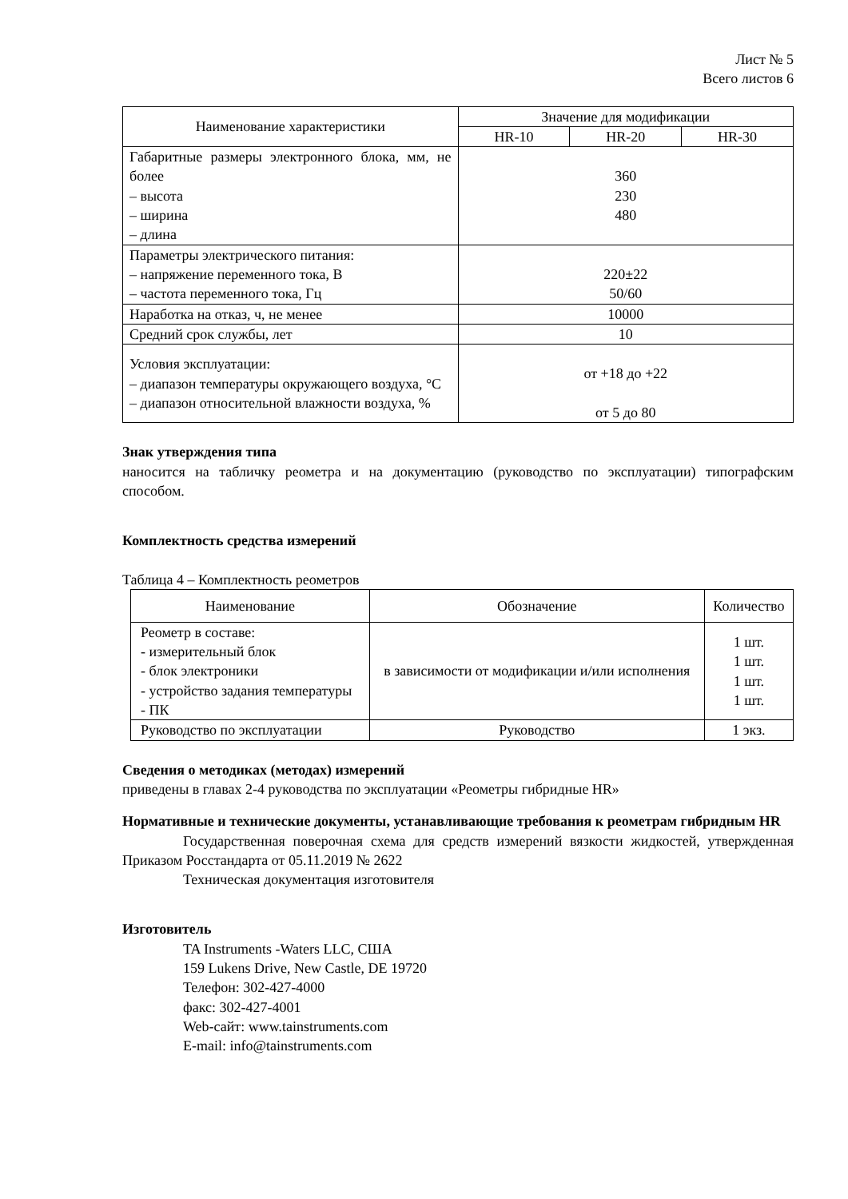Лист № 5
Всего листов 6
| Наименование характеристики | Значение для модификации | | |
| --- | --- | --- | --- |
| | HR-10 | HR-20 | HR-30 |
| Габаритные размеры электронного блока, мм, не более – высота – ширина – длина | 360 230 480 | | |
| Параметры электрического питания: – напряжение переменного тока, В – частота переменного тока, Гц | 220±22 50/60 | | |
| Наработка на отказ, ч, не менее | 10000 | | |
| Средний срок службы, лет | 10 | | |
| Условия эксплуатации: – диапазон температуры окружающего воздуха, °С – диапазон относительной влажности воздуха, % | от +18 до +22 от 5 до 80 | | |
Знак утверждения типа
наносится на табличку реометра и на документацию (руководство по эксплуатации) типографским способом.
Комплектность средства измерений
Таблица 4 – Комплектность реометров
| Наименование | Обозначение | Количество |
| --- | --- | --- |
| Реометр в составе: - измерительный блок - блок электроники - устройство задания температуры - ПК | в зависимости от модификации и/или исполнения | 1 шт. 1 шт. 1 шт. 1 шт. |
| Руководство по эксплуатации | Руководство | 1 экз. |
Сведения о методиках (методах) измерений
приведены в главах 2-4 руководства по эксплуатации «Реометры гибридные HR»
Нормативные и технические документы, устанавливающие требования к реометрам гибридным HR
Государственная поверочная схема для средств измерений вязкости жидкостей, утвержденная Приказом Росстандарта от 05.11.2019 № 2622
Техническая документация изготовителя
Изготовитель
TA Instruments -Waters LLC, США
159 Lukens Drive, New Castle, DE 19720
Телефон: 302-427-4000
факс: 302-427-4001
Web-сайт: www.tainstruments.com
E-mail: info@tainstruments.com